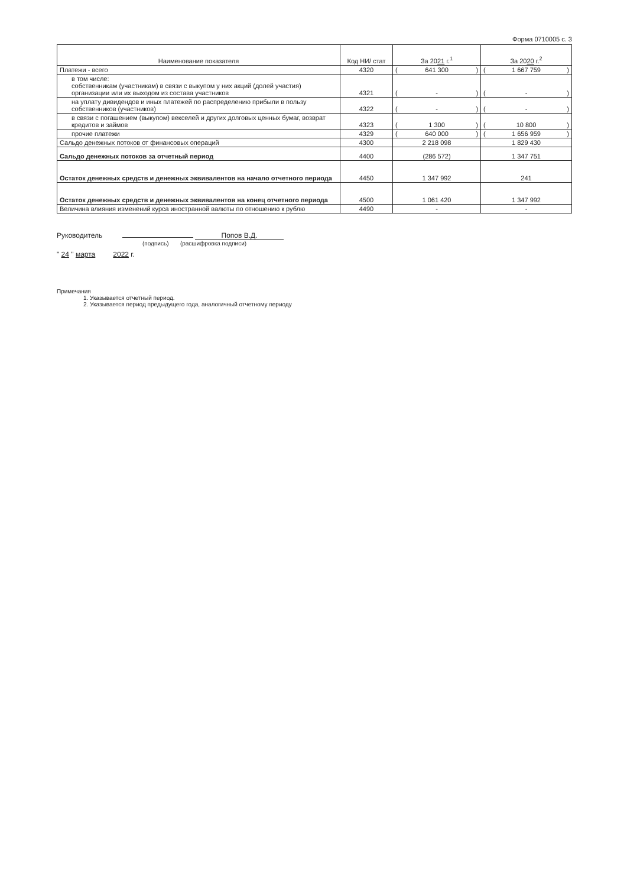Форма 0710005 с. 3
| Наименование показателя | Код НИ/ стат | За 20 21 г.<sup>1</sup> | За 20 20 г.<sup>2</sup> |
| --- | --- | --- | --- |
| Платежи - всего | 4320 | ( 641 300 ) | ( 1 667 759 ) |
| в том числе: собственникам (участникам) в связи с выкупом у них акций (долей участия) организации или их выходом из состава участников | 4321 | ( - ) | ( - ) |
| на уплату дивидендов и иных платежей по распределению прибыли в пользу собственников (участников) | 4322 | ( - ) | ( - ) |
| в связи с погашением (выкупом) векселей и других долговых ценных бумаг, возврат кредитов и займов | 4323 | ( 1 300 ) | ( 10 800 ) |
| прочие платежи | 4329 | ( 640 000 ) | ( 1 656 959 ) |
| Сальдо денежных потоков от финансовых операций | 4300 | 2 218 098 | 1 829 430 |
| Сальдо денежных потоков за отчетный период | 4400 | (286 572) | 1 347 751 |
| Остаток денежных средств и денежных эквивалентов на начало отчетного периода | 4450 | 1 347 992 | 241 |
| Остаток денежных средств и денежных эквивалентов на конец отчетного периода | 4500 | 1 061 420 | 1 347 992 |
| Величина влияния изменений курса иностранной валюты по отношению к рублю | 4490 | - | - |
Руководитель Попов В.Д.
(подпись) (расшифровка подписи)
" 24 " марта 2022 г.
Примечания
1. Указывается отчетный период.
2. Указывается период предыдущего года, аналогичный отчетному периоду